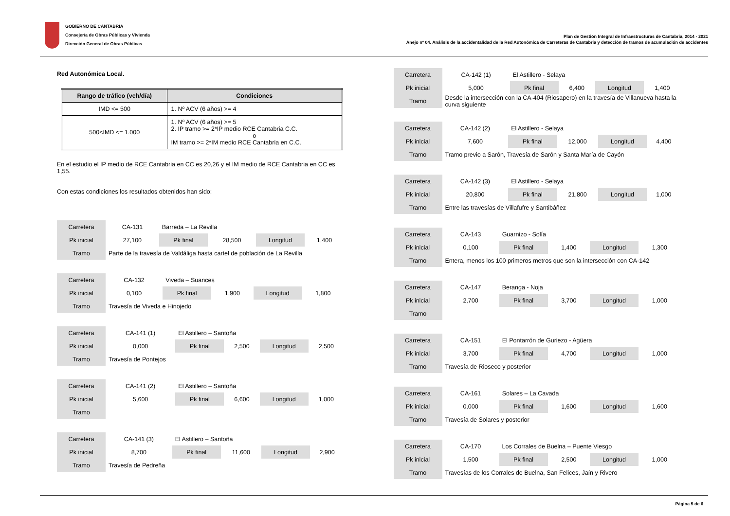GOBIERNO DE CANTABRIA
Consejería de Obras Públicas y Vivienda
Dirección General de Obras Públicas
Plan de Gestión Integral de Infraestructuras de Cantabria, 2014 - 2021
Anejo nº 04. Análisis de la accidentalidad de la Red Autonómica de Carreteras de Cantabria y detección de tramos de acumulación de accidentes
Red Autonómica Local.
| Rango de tráfico (veh/día) | Condiciones |
| --- | --- |
| IMD <= 500 | 1. Nº ACV (6 años) >= 4 |
| 500<IMD <= 1.000 | 1. Nº ACV (6 años) >= 5 2. IP tramo >= 2*IP medio RCE Cantabria C.C. o IM tramo >= 2*IM medio RCE Cantabria en C.C. |
En el estudio el IP medio de RCE Cantabria en CC es 20,26 y el IM medio de RCE Cantabria en CC es 1,55.
Con estas condiciones los resultados obtenidos han sido:
| Carretera | CA-131 | Barreda – La Revilla | | | |
| Pk inicial | 27,100 | Pk final | 28,500 | Longitud | 1,400 |
| Tramo | Parte de la travesía de Valdáliga hasta cartel de población de La Revilla | | | | |
| Carretera | CA-132 | Viveda – Suances | | | |
| Pk inicial | 0,100 | Pk final | 1,900 | Longitud | 1,800 |
| Tramo | Travesía de Viveda e Hinojedo | | | | |
| Carretera | CA-141 (1) | El Astillero – Santoña | | | |
| Pk inicial | 0,000 | Pk final | 2,500 | Longitud | 2,500 |
| Tramo | Travesía de Pontejos | | | | |
| Carretera | CA-141 (2) | El Astillero – Santoña | | | |
| Pk inicial | 5,600 | Pk final | 6,600 | Longitud | 1,000 |
| Tramo | | | | | |
| Carretera | CA-141 (3) | El Astillero – Santoña | | | |
| Pk inicial | 8,700 | Pk final | 11,600 | Longitud | 2,900 |
| Tramo | Travesía de Pedreña | | | | |
| Carretera | CA-142 (1) | El Astillero - Selaya | | | |
| Pk inicial | 5,000 | Pk final | 6,400 | Longitud | 1,400 |
| Tramo | Desde la intersección con la CA-404 (Riosapero) en la travesía de Villanueva hasta la curva siguiente | | | | |
| Carretera | CA-142 (2) | El Astillero - Selaya | | | |
| Pk inicial | 7,600 | Pk final | 12,000 | Longitud | 4,400 |
| Tramo | Tramo previo a Sarón, Travesía de Sarón y Santa María de Cayón | | | | |
| Carretera | CA-142 (3) | El Astillero - Selaya | | | |
| Pk inicial | 20,800 | Pk final | 21,800 | Longitud | 1,000 |
| Tramo | Entre las travesías de Villafufre y Santibáñez | | | | |
| Carretera | CA-143 | Guarnizo - Solía | | | |
| Pk inicial | 0,100 | Pk final | 1,400 | Longitud | 1,300 |
| Tramo | Entera, menos los 100 primeros metros que son la intersección con CA-142 | | | | |
| Carretera | CA-147 | Beranga - Noja | | | |
| Pk inicial | 2,700 | Pk final | 3,700 | Longitud | 1,000 |
| Tramo | | | | | |
| Carretera | CA-151 | El Pontarrón de Guriezo - Agüera | | | |
| Pk inicial | 3,700 | Pk final | 4,700 | Longitud | 1,000 |
| Tramo | Travesía de Rioseco y posterior | | | | |
| Carretera | CA-161 | Solares – La Cavada | | | |
| Pk inicial | 0,000 | Pk final | 1,600 | Longitud | 1,600 |
| Tramo | Travesía de Solares y posterior | | | | |
| Carretera | CA-170 | Los Corrales de Buelna – Puente Viesgo | | | |
| Pk inicial | 1,500 | Pk final | 2,500 | Longitud | 1,000 |
| Tramo | Travesías de los Corrales de Buelna, San Felices, Jaín y Rivero | | | | |
Página 5 de 6